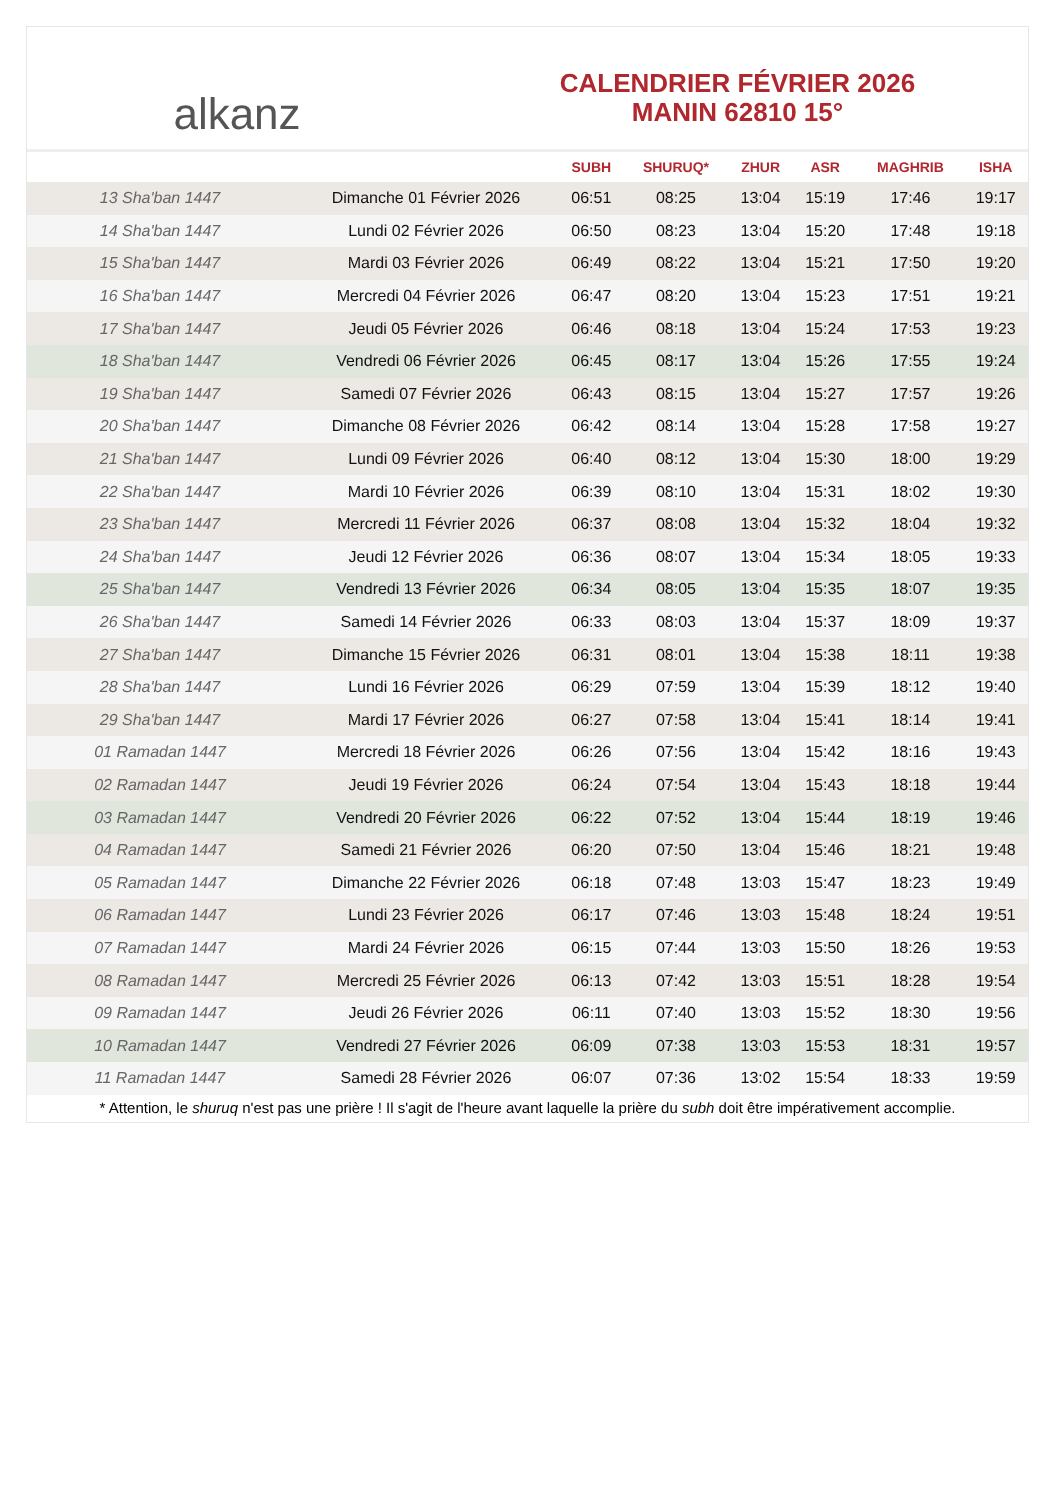alkanz
CALENDRIER FÉVRIER 2026
MANIN 62810 15°
| | | SUBH | SHURUQ* | ZHUR | ASR | MAGHRIB | ISHA |
| --- | --- | --- | --- | --- | --- | --- | --- |
| 13 Sha'ban 1447 | Dimanche 01 Février 2026 | 06:51 | 08:25 | 13:04 | 15:19 | 17:46 | 19:17 |
| 14 Sha'ban 1447 | Lundi 02 Février 2026 | 06:50 | 08:23 | 13:04 | 15:20 | 17:48 | 19:18 |
| 15 Sha'ban 1447 | Mardi 03 Février 2026 | 06:49 | 08:22 | 13:04 | 15:21 | 17:50 | 19:20 |
| 16 Sha'ban 1447 | Mercredi 04 Février 2026 | 06:47 | 08:20 | 13:04 | 15:23 | 17:51 | 19:21 |
| 17 Sha'ban 1447 | Jeudi 05 Février 2026 | 06:46 | 08:18 | 13:04 | 15:24 | 17:53 | 19:23 |
| 18 Sha'ban 1447 | Vendredi 06 Février 2026 | 06:45 | 08:17 | 13:04 | 15:26 | 17:55 | 19:24 |
| 19 Sha'ban 1447 | Samedi 07 Février 2026 | 06:43 | 08:15 | 13:04 | 15:27 | 17:57 | 19:26 |
| 20 Sha'ban 1447 | Dimanche 08 Février 2026 | 06:42 | 08:14 | 13:04 | 15:28 | 17:58 | 19:27 |
| 21 Sha'ban 1447 | Lundi 09 Février 2026 | 06:40 | 08:12 | 13:04 | 15:30 | 18:00 | 19:29 |
| 22 Sha'ban 1447 | Mardi 10 Février 2026 | 06:39 | 08:10 | 13:04 | 15:31 | 18:02 | 19:30 |
| 23 Sha'ban 1447 | Mercredi 11 Février 2026 | 06:37 | 08:08 | 13:04 | 15:32 | 18:04 | 19:32 |
| 24 Sha'ban 1447 | Jeudi 12 Février 2026 | 06:36 | 08:07 | 13:04 | 15:34 | 18:05 | 19:33 |
| 25 Sha'ban 1447 | Vendredi 13 Février 2026 | 06:34 | 08:05 | 13:04 | 15:35 | 18:07 | 19:35 |
| 26 Sha'ban 1447 | Samedi 14 Février 2026 | 06:33 | 08:03 | 13:04 | 15:37 | 18:09 | 19:37 |
| 27 Sha'ban 1447 | Dimanche 15 Février 2026 | 06:31 | 08:01 | 13:04 | 15:38 | 18:11 | 19:38 |
| 28 Sha'ban 1447 | Lundi 16 Février 2026 | 06:29 | 07:59 | 13:04 | 15:39 | 18:12 | 19:40 |
| 29 Sha'ban 1447 | Mardi 17 Février 2026 | 06:27 | 07:58 | 13:04 | 15:41 | 18:14 | 19:41 |
| 01 Ramadan 1447 | Mercredi 18 Février 2026 | 06:26 | 07:56 | 13:04 | 15:42 | 18:16 | 19:43 |
| 02 Ramadan 1447 | Jeudi 19 Février 2026 | 06:24 | 07:54 | 13:04 | 15:43 | 18:18 | 19:44 |
| 03 Ramadan 1447 | Vendredi 20 Février 2026 | 06:22 | 07:52 | 13:04 | 15:44 | 18:19 | 19:46 |
| 04 Ramadan 1447 | Samedi 21 Février 2026 | 06:20 | 07:50 | 13:04 | 15:46 | 18:21 | 19:48 |
| 05 Ramadan 1447 | Dimanche 22 Février 2026 | 06:18 | 07:48 | 13:03 | 15:47 | 18:23 | 19:49 |
| 06 Ramadan 1447 | Lundi 23 Février 2026 | 06:17 | 07:46 | 13:03 | 15:48 | 18:24 | 19:51 |
| 07 Ramadan 1447 | Mardi 24 Février 2026 | 06:15 | 07:44 | 13:03 | 15:50 | 18:26 | 19:53 |
| 08 Ramadan 1447 | Mercredi 25 Février 2026 | 06:13 | 07:42 | 13:03 | 15:51 | 18:28 | 19:54 |
| 09 Ramadan 1447 | Jeudi 26 Février 2026 | 06:11 | 07:40 | 13:03 | 15:52 | 18:30 | 19:56 |
| 10 Ramadan 1447 | Vendredi 27 Février 2026 | 06:09 | 07:38 | 13:03 | 15:53 | 18:31 | 19:57 |
| 11 Ramadan 1447 | Samedi 28 Février 2026 | 06:07 | 07:36 | 13:02 | 15:54 | 18:33 | 19:59 |
* Attention, le shuruq n'est pas une prière ! Il s'agit de l'heure avant laquelle la prière du subh doit être impérativement accomplie.